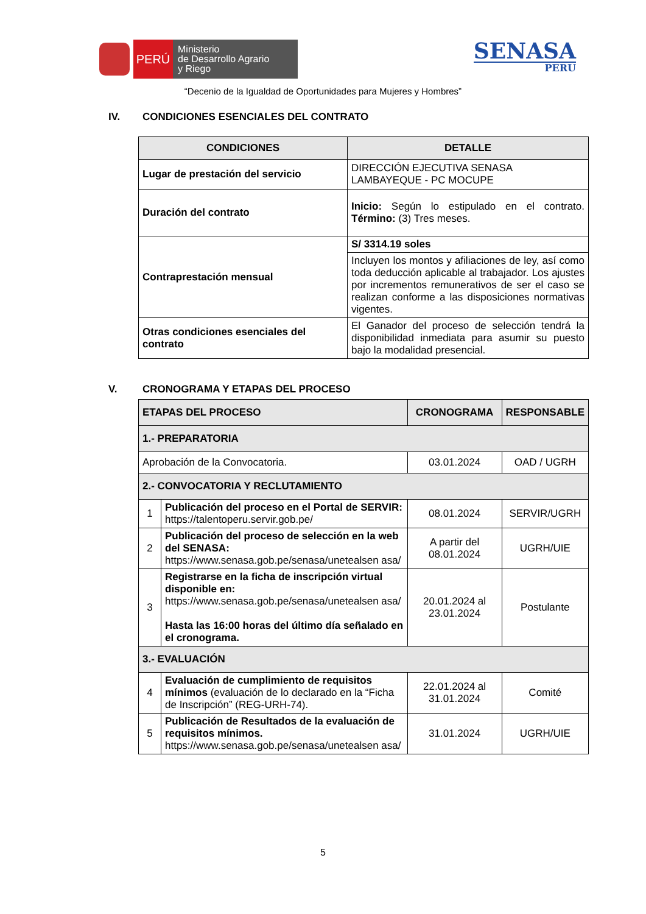PERÚ
Ministerio
de Desarrollo Agrario
y Riego
SENASA
PERU
“Decenio de la Igualdad de Oportunidades para Mujeres y Hombres”
IV. CONDICIONES ESENCIALES DEL CONTRATO
| CONDICIONES | DETALLE |
| --- | --- |
| Lugar de prestación del servicio | DIRECCIÓN EJECUTIVA SENASA LAMBAYEQUE - PC MOCUPE |
| Duración del contrato | Inicio: Según lo estipulado en el contrato. Término: (3) Tres meses. |
| Contraprestación mensual | S/ 3314.19 soles |
| | Incluyen los montos y afiliaciones de ley, así como toda deducción aplicable al trabajador. Los ajustes por incrementos remunerativos de ser el caso se realizan conforme a las disposiciones normativas vigentes. |
| Otras condiciones esenciales del contrato | El Ganador del proceso de selección tendrá la disponibilidad inmediata para asumir su puesto bajo la modalidad presencial. |
V. CRONOGRAMA Y ETAPAS DEL PROCESO
| ETAPAS DEL PROCESO | | CRONOGRAMA | RESPONSABLE |
| --- | --- | --- | --- |
| 1.- PREPARATORIA | | | |
| Aprobación de la Convocatoria. | | 03.01.2024 | OAD / UGRH |
| 2.- CONVOCATORIA Y RECLUTAMIENTO | | | |
| 1 | Publicación del proceso en el Portal de SERVIR: https://talentoperu.servir.gob.pe/ | 08.01.2024 | SERVIR/UGRH |
| 2 | Publicación del proceso de selección en la web del SENASA: https://www.senasa.gob.pe/senasa/unetealsen asa/ | A partir del 08.01.2024 | UGRH/UIE |
| 3 | Registrarse en la ficha de inscripción virtual disponible en: https://www.senasa.gob.pe/senasa/unetealsen asa/ Hasta las 16:00 horas del último día señalado en el cronograma. | 20.01.2024 al 23.01.2024 | Postulante |
| 3.- EVALUACIÓN | | | |
| 4 | Evaluación de cumplimiento de requisitos mínimos (evaluación de lo declarado en la “Ficha de Inscripción” (REG-URH-74). | 22.01.2024 al 31.01.2024 | Comité |
| 5 | Publicación de Resultados de la evaluación de requisitos mínimos. https://www.senasa.gob.pe/senasa/unetealsen asa/ | 31.01.2024 | UGRH/UIE |
5